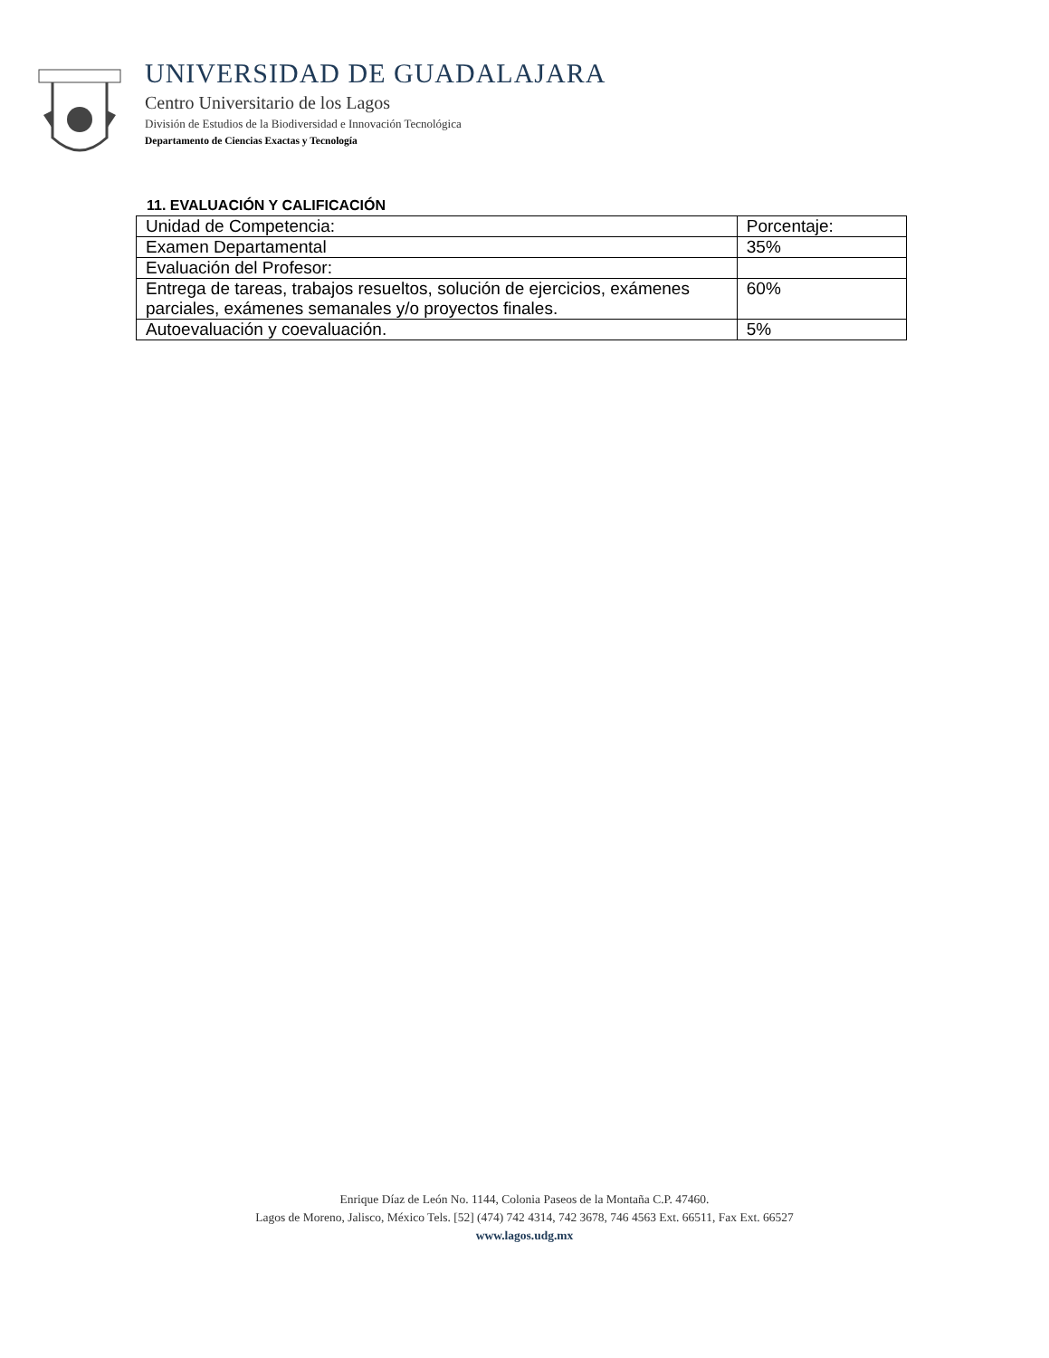UNIVERSIDAD DE GUADALAJARA
Centro Universitario de los Lagos
División de Estudios de la Biodiversidad e Innovación Tecnológica
Departamento de Ciencias Exactas y Tecnología
11. EVALUACIÓN Y CALIFICACIÓN
| Unidad de Competencia: | Porcentaje: |
| Examen Departamental | 35% |
| Evaluación del Profesor: | |
| Entrega de tareas, trabajos resueltos, solución de ejercicios, exámenes parciales, exámenes semanales y/o proyectos finales. | 60% |
| Autoevaluación y coevaluación. | 5% |
Enrique Díaz de León No. 1144, Colonia Paseos de la Montaña C.P. 47460.
Lagos de Moreno, Jalisco, México Tels. [52] (474) 742 4314, 742 3678, 746 4563 Ext. 66511, Fax Ext. 66527
www.lagos.udg.mx